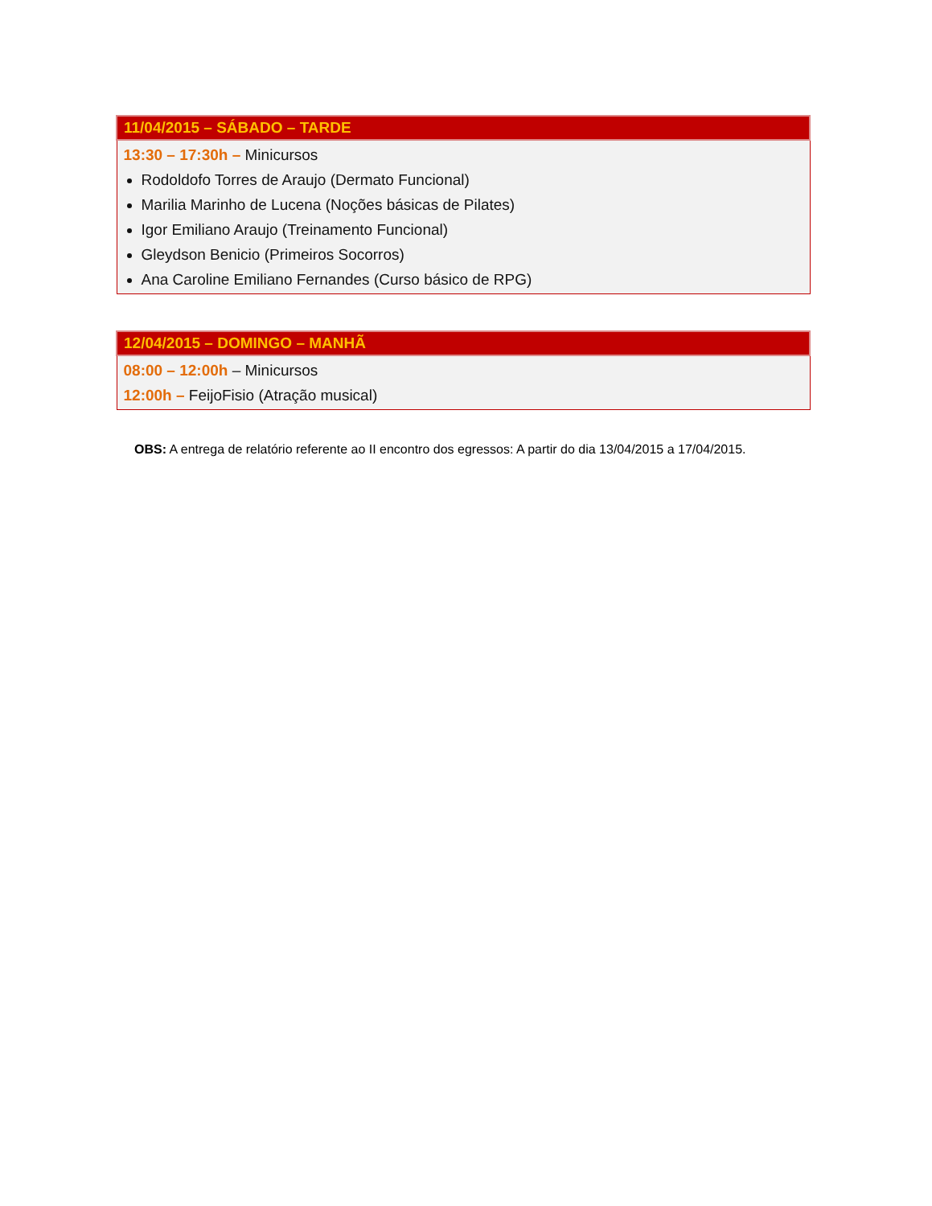| 11/04/2015 – SÁBADO – TARDE |
| --- |
| 13:30 – 17:30h – Minicursos Rodoldofo Torres de Araujo (Dermato Funcional) Marilia Marinho de Lucena (Noções básicas de Pilates) Igor Emiliano Araujo (Treinamento Funcional) Gleydson Benicio (Primeiros Socorros) Ana Caroline Emiliano Fernandes (Curso básico de RPG) |
| 12/04/2015 – DOMINGO – MANHÃ |
| --- |
| 08:00 – 12:00h – Minicursos 12:00h – FeijoFisio (Atração musical) |
OBS: A entrega de relatório referente ao II encontro dos egressos: A partir do dia 13/04/2015 a 17/04/2015.